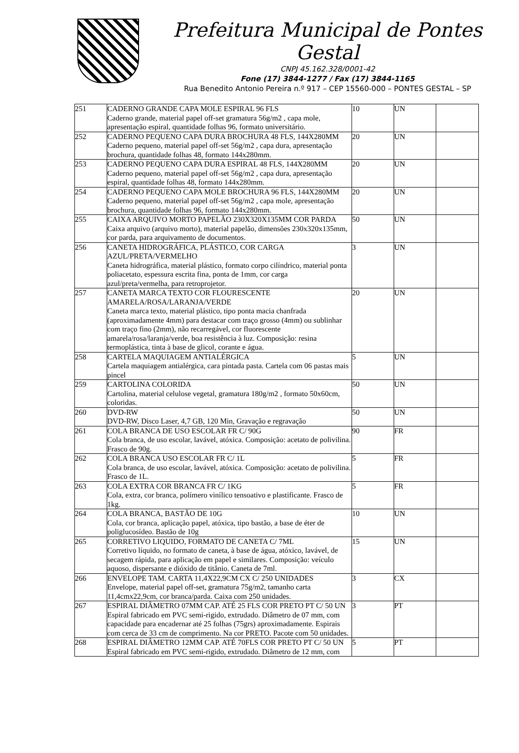Prefeitura Municipal de Pontes Gestal
CNPJ 45.162.328/0001-42
Fone (17) 3844-1277 / Fax (17) 3844-1165
Rua Benedito Antonio Pereira n.º 917 – CEP 15560-000 – PONTES GESTAL – SP
| 251 | CADERNO GRANDE CAPA MOLE ESPIRAL 96 FLS Caderno grande, material papel off-set gramatura 56g/m2 , capa mole, apresentação espiral, quantidade folhas 96, formato universitário. | 10 | UN | |
| 252 | CADERNO PEQUENO CAPA DURA BROCHURA 48 FLS, 144X280MM Caderno pequeno, material papel off-set 56g/m2 , capa dura, apresentação brochura, quantidade folhas 48, formato 144x280mm. | 20 | UN | |
| 253 | CADERNO PEQUENO CAPA DURA ESPIRAL 48 FLS, 144X280MM Caderno pequeno, material papel off-set 56g/m2 , capa dura, apresentação espiral, quantidade folhas 48, formato 144x280mm. | 20 | UN | |
| 254 | CADERNO PEQUENO CAPA MOLE BROCHURA 96 FLS, 144X280MM Caderno pequeno, material papel off-set 56g/m2 , capa mole, apresentação brochura, quantidade folhas 96, formato 144x280mm. | 20 | UN | |
| 255 | CAIXA ARQUIVO MORTO PAPELÃO 230X320X135MM COR PARDA Caixa arquivo (arquivo morto), material papelão, dimensões 230x320x135mm, cor parda, para arquivamento de documentos. | 50 | UN | |
| 256 | CANETA HIDROGRÁFICA, PLÁSTICO, COR CARGA AZUL/PRETA/VERMELHO Caneta hidrográfica, material plástico, formato corpo cilíndrico, material ponta poliacetato, espessura escrita fina, ponta de 1mm, cor carga azul/preta/vermelha, para retroprojetor. | 3 | UN | |
| 257 | CANETA MARCA TEXTO COR FLOURESCENTE AMARELA/ROSA/LARANJA/VERDE Caneta marca texto, material plástico, tipo ponta macia chanfrada (aproximadamente 4mm) para destacar com traço grosso (4mm) ou sublinhar com traço fino (2mm), não recarregável, cor fluorescente amarela/rosa/laranja/verde, boa resistência à luz. Composição: resina termoplástica, tinta à base de glicol, corante e água. | 20 | UN | |
| 258 | CARTELA MAQUIAGEM ANTIALÉRGICA Cartela maquiagem antialérgica, cara pintada pasta. Cartela com 06 pastas mais pincel | 5 | UN | |
| 259 | CARTOLINA COLORIDA Cartolina, material celulose vegetal, gramatura 180g/m2 , formato 50x60cm, coloridas. | 50 | UN | |
| 260 | DVD-RW DVD-RW, Disco Laser, 4,7 GB, 120 Min, Gravação e regravação | 50 | UN | |
| 261 | COLA BRANCA DE USO ESCOLAR FR C/ 90G Cola branca, de uso escolar, lavável, atóxica. Composição: acetato de polivilina. Frasco de 90g. | 90 | FR | |
| 262 | COLA BRANCA USO ESCOLAR FR C/ 1L Cola branca, de uso escolar, lavável, atóxica. Composição: acetato de polivilina. Frasco de 1L. | 5 | FR | |
| 263 | COLA EXTRA COR BRANCA FR C/ 1KG Cola, extra, cor branca, polímero vinílico tensoativo e plastificante. Frasco de 1kg. | 5 | FR | |
| 264 | COLA BRANCA, BASTÃO DE 10G Cola, cor branca, aplicação papel, atóxica, tipo bastão, a base de éter de poliglucosídeo. Bastão de 10g | 10 | UN | |
| 265 | CORRETIVO LIQUIDO, FORMATO DE CANETA C/ 7ML Corretivo líquido, no formato de caneta, à base de água, atóxico, lavável, de secagem rápida, para aplicação em papel e similares. Composição: veículo aquoso, dispersante e dióxido de titânio. Caneta de 7ml. | 15 | UN | |
| 266 | ENVELOPE TAM. CARTA 11,4X22,9CM CX C/ 250 UNIDADES Envelope, material papel off-set, gramatura 75g/m2, tamanho carta 11,4cmx22,9cm, cor branca/parda. Caixa com 250 unidades. | 3 | CX | |
| 267 | ESPIRAL DIÂMETRO 07MM CAP. ATÉ 25 FLS COR PRETO PT C/ 50 UN Espiral fabricado em PVC semi-rigido, extrudado. Diâmetro de 07 mm, com capacidade para encadernar até 25 folhas (75grs) aproximadamente. Espirais com cerca de 33 cm de comprimento. Na cor PRETO. Pacote com 50 unidades. | 3 | PT | |
| 268 | ESPIRAL DIÂMETRO 12MM CAP. ATÉ 70FLS COR PRETO PT C/ 50 UN Espiral fabricado em PVC semi-rigido, extrudado. Diâmetro de 12 mm, com | 5 | PT | |